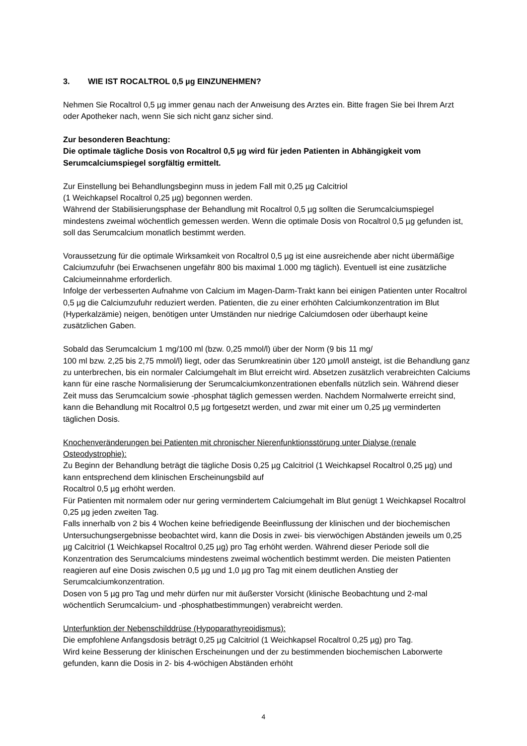3. WIE IST ROCALTROL 0,5 µg EINZUNEHMEN?
Nehmen Sie Rocaltrol 0,5 µg immer genau nach der Anweisung des Arztes ein. Bitte fragen Sie bei Ihrem Arzt oder Apotheker nach, wenn Sie sich nicht ganz sicher sind.
Zur besonderen Beachtung:
Die optimale tägliche Dosis von Rocaltrol 0,5 µg wird für jeden Patienten in Abhängigkeit vom Serumcalciumspiegel sorgfältig ermittelt.
Zur Einstellung bei Behandlungsbeginn muss in jedem Fall mit 0,25 µg Calcitriol
(1 Weichkapsel Rocaltrol 0,25 µg) begonnen werden.
Während der Stabilisierungsphase der Behandlung mit Rocaltrol 0,5 µg sollten die Serumcalciumspiegel mindestens zweimal wöchentlich gemessen werden. Wenn die optimale Dosis von Rocaltrol 0,5 µg gefunden ist, soll das Serumcalcium monatlich bestimmt werden.
Voraussetzung für die optimale Wirksamkeit von Rocaltrol 0,5 µg ist eine ausreichende aber nicht übermäßige Calciumzufuhr (bei Erwachsenen ungefähr 800 bis maximal 1.000 mg täglich). Eventuell ist eine zusätzliche Calciumeinnahme erforderlich.
Infolge der verbesserten Aufnahme von Calcium im Magen-Darm-Trakt kann bei einigen Patienten unter Rocaltrol 0,5 µg die Calciumzufuhr reduziert werden. Patienten, die zu einer erhöhten Calciumkonzentration im Blut (Hyperkalzämie) neigen, benötigen unter Umständen nur niedrige Calciumdosen oder überhaupt keine zusätzlichen Gaben.
Sobald das Serumcalcium 1 mg/100 ml (bzw. 0,25 mmol/l) über der Norm (9 bis 11 mg/
100 ml bzw. 2,25 bis 2,75 mmol/l) liegt, oder das Serumkreatinin über 120 µmol/l ansteigt, ist die Behandlung ganz zu unterbrechen, bis ein normaler Calciumgehalt im Blut erreicht wird. Absetzen zusätzlich verabreichten Calciums kann für eine rasche Normalisierung der Serumcalciumkonzentrationen ebenfalls nützlich sein. Während dieser Zeit muss das Serumcalcium sowie -phosphat täglich gemessen werden. Nachdem Normalwerte erreicht sind, kann die Behandlung mit Rocaltrol 0,5 µg fortgesetzt werden, und zwar mit einer um 0,25 µg verminderten täglichen Dosis.
Knochenveränderungen bei Patienten mit chronischer Nierenfunktionsstörung unter Dialyse (renale Osteodystrophie):
Zu Beginn der Behandlung beträgt die tägliche Dosis 0,25 µg Calcitriol (1 Weichkapsel Rocaltrol 0,25 µg) und kann entsprechend dem klinischen Erscheinungsbild auf
Rocaltrol 0,5 µg erhöht werden.
Für Patienten mit normalem oder nur gering vermindertem Calciumgehalt im Blut genügt 1 Weichkapsel Rocaltrol 0,25 µg jeden zweiten Tag.
Falls innerhalb von 2 bis 4 Wochen keine befriedigende Beeinflussung der klinischen und der biochemischen Untersuchungsergebnisse beobachtet wird, kann die Dosis in zwei- bis vierwöchigen Abständen jeweils um 0,25 µg Calcitriol (1 Weichkapsel Rocaltrol 0,25 µg) pro Tag erhöht werden. Während dieser Periode soll die Konzentration des Serumcalciums mindestens zweimal wöchentlich bestimmt werden. Die meisten Patienten reagieren auf eine Dosis zwischen 0,5 µg und 1,0 µg pro Tag mit einem deutlichen Anstieg der Serumcalciumkonzentration.
Dosen von 5 µg pro Tag und mehr dürfen nur mit äußerster Vorsicht (klinische Beobachtung und 2-mal wöchentlich Serumcalcium- und -phosphatbestimmungen) verabreicht werden.
Unterfunktion der Nebenschilddrüse (Hypoparathyreoidismus):
Die empfohlene Anfangsdosis beträgt 0,25 µg Calcitriol (1 Weichkapsel Rocaltrol 0,25 µg) pro Tag.
Wird keine Besserung der klinischen Erscheinungen und der zu bestimmenden biochemischen Laborwerte gefunden, kann die Dosis in 2- bis 4-wöchigen Abständen erhöht
4